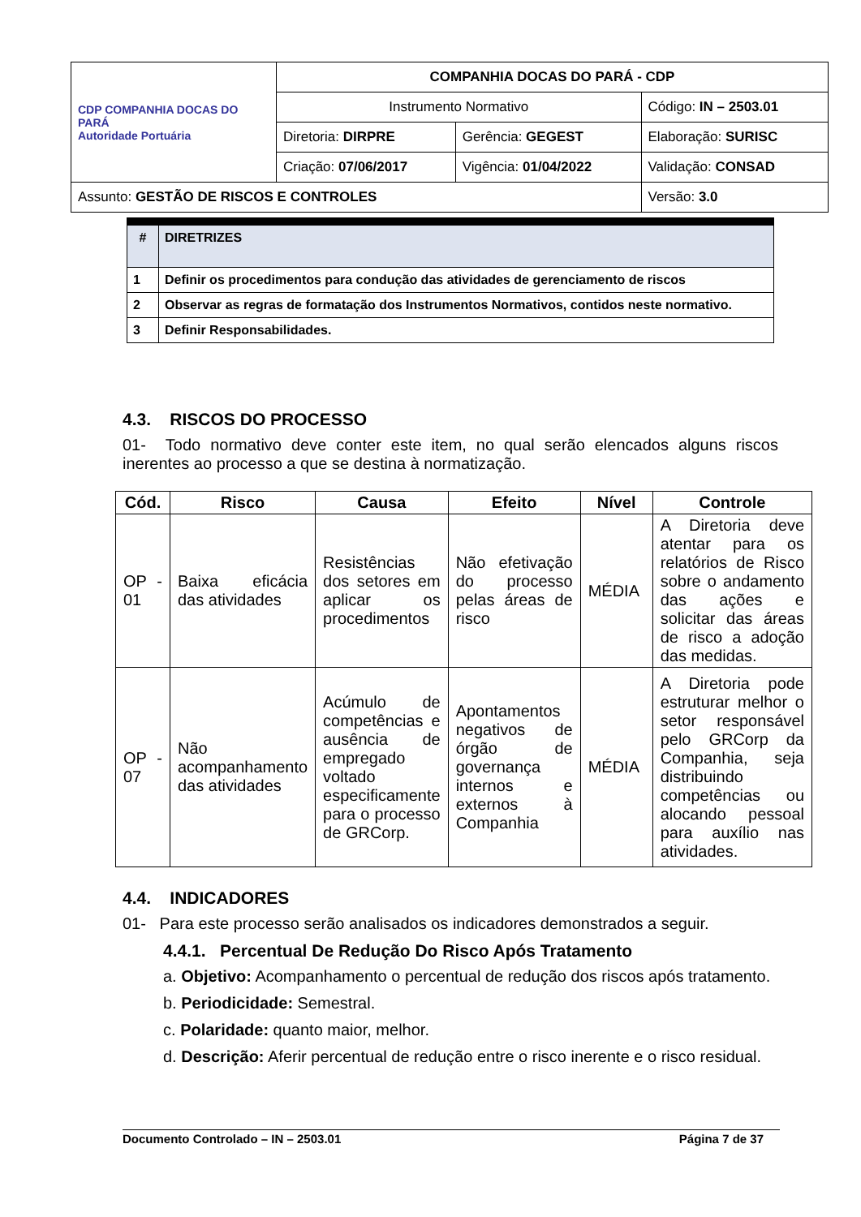| CDP COMPANHIA DOCAS DO PARÁ Autoridade Portuária | COMPANHIA DOCAS DO PARÁ - CDP | | |
| | Instrumento Normativo | | Código: IN – 2503.01 |
| | Diretoria: DIRPRE | Gerência: GEGEST | Elaboração: SURISC |
| | Criação: 07/06/2017 | Vigência: 01/04/2022 | Validação: CONSAD |
| Assunto: GESTÃO DE RISCOS E CONTROLES | | | Versão: 3.0 |
| # | DIRETRIZES |
| --- | --- |
| 1 | Definir os procedimentos para condução das atividades de gerenciamento de riscos |
| 2 | Observar as regras de formatação dos Instrumentos Normativos, contidos neste normativo. |
| 3 | Definir Responsabilidades. |
4.3. RISCOS DO PROCESSO
01- Todo normativo deve conter este item, no qual serão elencados alguns riscos inerentes ao processo a que se destina à normatização.
| Cód. | Risco | Causa | Efeito | Nível | Controle |
| --- | --- | --- | --- | --- | --- |
| OP - 01 | Baixa eficácia das atividades | Resistências dos setores em aplicar os procedimentos | Não efetivação do processo pelas áreas de risco | MÉDIA | A Diretoria deve atentar para os relatórios de Risco sobre o andamento das ações e solicitar das áreas de risco a adoção das medidas. |
| OP - 07 | Não acompanhamento das atividades | Acúmulo de competências e ausência de empregado voltado especificamente para o processo de GRCorp. | Apontamentos negativos de órgão de governança internos e externos à Companhia | MÉDIA | A Diretoria pode estruturar melhor o setor responsável pelo GRCorp da Companhia, seja distribuindo competências ou alocando pessoal para auxílio nas atividades. |
4.4. INDICADORES
01- Para este processo serão analisados os indicadores demonstrados a seguir.
4.4.1. Percentual De Redução Do Risco Após Tratamento
a. Objetivo: Acompanhamento o percentual de redução dos riscos após tratamento.
b. Periodicidade: Semestral.
c. Polaridade: quanto maior, melhor.
d. Descrição: Aferir percentual de redução entre o risco inerente e o risco residual.
Documento Controlado – IN – 2503.01 Página 7 de 37